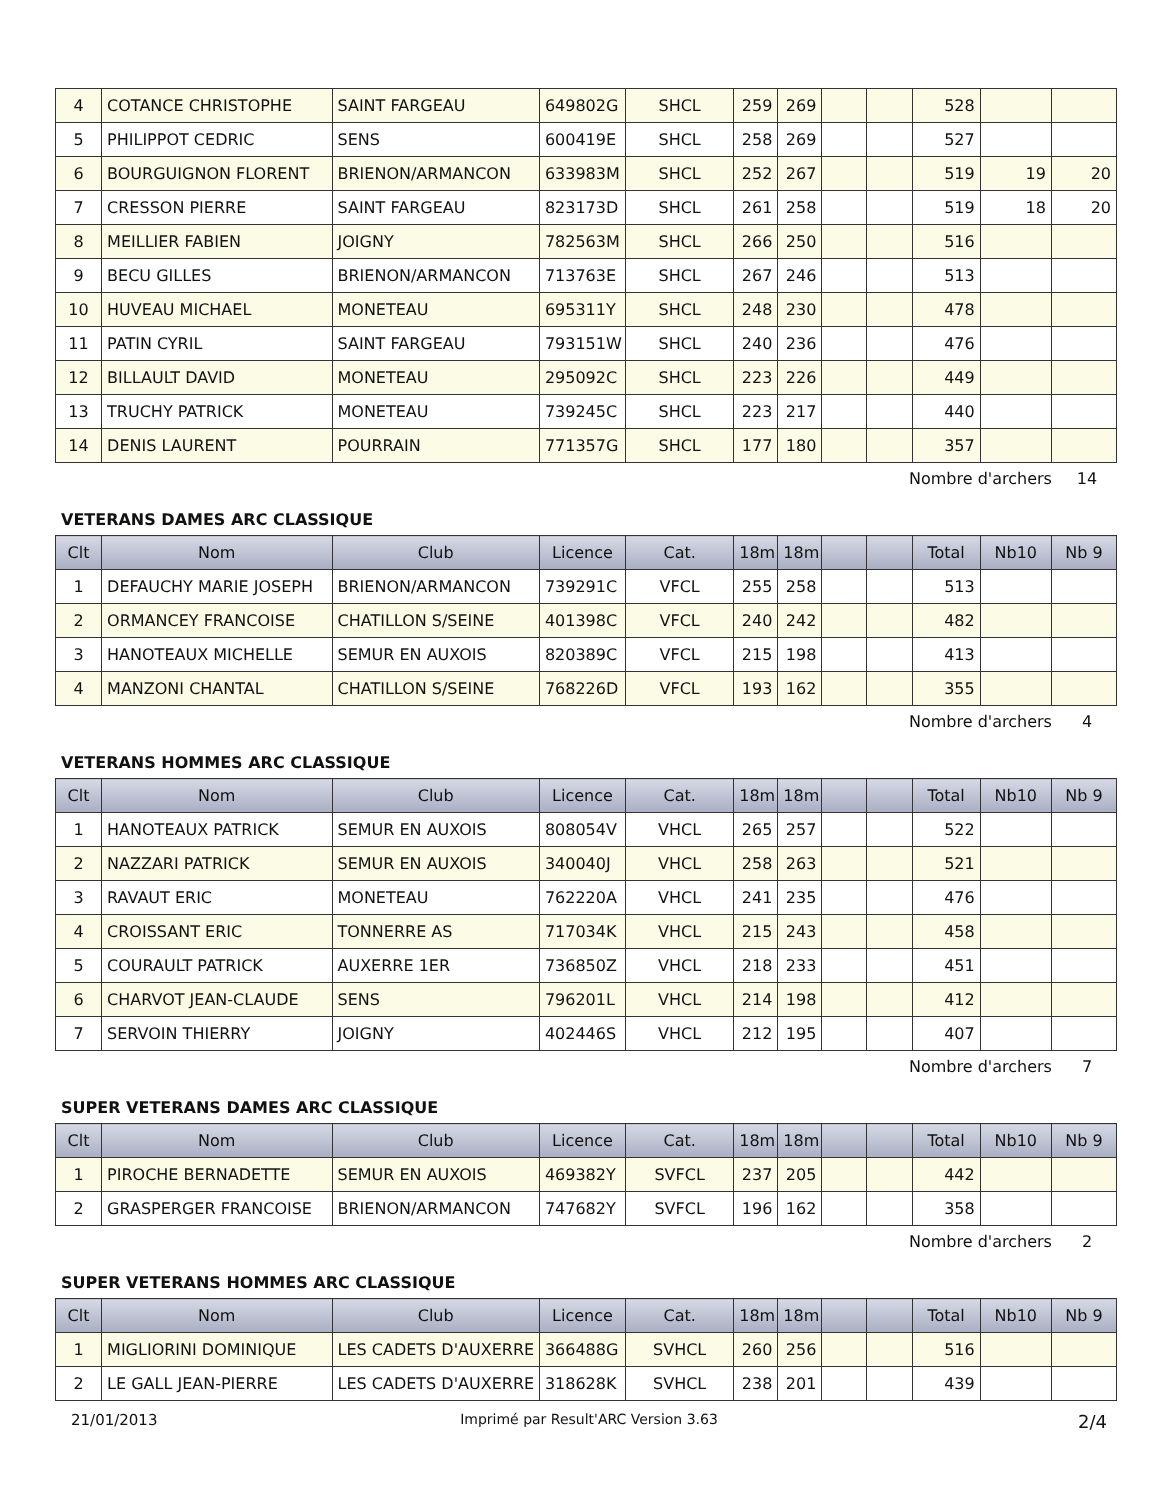| 4 | COTANCE CHRISTOPHE | SAINT FARGEAU | 649802G | SHCL | 259 | 269 | | | 528 | | |
| 5 | PHILIPPOT CEDRIC | SENS | 600419E | SHCL | 258 | 269 | | | 527 | | |
| 6 | BOURGUIGNON FLORENT | BRIENON/ARMANCON | 633983M | SHCL | 252 | 267 | | | 519 | 19 | 20 |
| 7 | CRESSON PIERRE | SAINT FARGEAU | 823173D | SHCL | 261 | 258 | | | 519 | 18 | 20 |
| 8 | MEILLIER FABIEN | JOIGNY | 782563M | SHCL | 266 | 250 | | | 516 | | |
| 9 | BECU GILLES | BRIENON/ARMANCON | 713763E | SHCL | 267 | 246 | | | 513 | | |
| 10 | HUVEAU MICHAEL | MONETEAU | 695311Y | SHCL | 248 | 230 | | | 478 | | |
| 11 | PATIN CYRIL | SAINT FARGEAU | 793151W | SHCL | 240 | 236 | | | 476 | | |
| 12 | BILLAULT DAVID | MONETEAU | 295092C | SHCL | 223 | 226 | | | 449 | | |
| 13 | TRUCHY PATRICK | MONETEAU | 739245C | SHCL | 223 | 217 | | | 440 | | |
| 14 | DENIS LAURENT | POURRAIN | 771357G | SHCL | 177 | 180 | | | 357 | | |
Nombre d'archers 14
VETERANS DAMES ARC CLASSIQUE
| Clt | Nom | Club | Licence | Cat. | 18m | 18m | | | Total | Nb10 | Nb 9 |
| --- | --- | --- | --- | --- | --- | --- | --- | --- | --- | --- | --- |
| 1 | DEFAUCHY MARIE JOSEPH | BRIENON/ARMANCON | 739291C | VFCL | 255 | 258 | | | 513 | | |
| 2 | ORMANCEY FRANCOISE | CHATILLON S/SEINE | 401398C | VFCL | 240 | 242 | | | 482 | | |
| 3 | HANOTEAUX MICHELLE | SEMUR EN AUXOIS | 820389C | VFCL | 215 | 198 | | | 413 | | |
| 4 | MANZONI CHANTAL | CHATILLON S/SEINE | 768226D | VFCL | 193 | 162 | | | 355 | | |
Nombre d'archers 4
VETERANS HOMMES ARC CLASSIQUE
| Clt | Nom | Club | Licence | Cat. | 18m | 18m | | | Total | Nb10 | Nb 9 |
| --- | --- | --- | --- | --- | --- | --- | --- | --- | --- | --- | --- |
| 1 | HANOTEAUX PATRICK | SEMUR EN AUXOIS | 808054V | VHCL | 265 | 257 | | | 522 | | |
| 2 | NAZZARI PATRICK | SEMUR EN AUXOIS | 340040J | VHCL | 258 | 263 | | | 521 | | |
| 3 | RAVAUT ERIC | MONETEAU | 762220A | VHCL | 241 | 235 | | | 476 | | |
| 4 | CROISSANT ERIC | TONNERRE AS | 717034K | VHCL | 215 | 243 | | | 458 | | |
| 5 | COURAULT PATRICK | AUXERRE 1ER | 736850Z | VHCL | 218 | 233 | | | 451 | | |
| 6 | CHARVOT JEAN-CLAUDE | SENS | 796201L | VHCL | 214 | 198 | | | 412 | | |
| 7 | SERVOIN THIERRY | JOIGNY | 402446S | VHCL | 212 | 195 | | | 407 | | |
Nombre d'archers 7
SUPER VETERANS DAMES ARC CLASSIQUE
| Clt | Nom | Club | Licence | Cat. | 18m | 18m | | | Total | Nb10 | Nb 9 |
| --- | --- | --- | --- | --- | --- | --- | --- | --- | --- | --- | --- |
| 1 | PIROCHE BERNADETTE | SEMUR EN AUXOIS | 469382Y | SVFCL | 237 | 205 | | | 442 | | |
| 2 | GRASPERGER FRANCOISE | BRIENON/ARMANCON | 747682Y | SVFCL | 196 | 162 | | | 358 | | |
Nombre d'archers 2
SUPER VETERANS HOMMES ARC CLASSIQUE
| Clt | Nom | Club | Licence | Cat. | 18m | 18m | | | Total | Nb10 | Nb 9 |
| --- | --- | --- | --- | --- | --- | --- | --- | --- | --- | --- | --- |
| 1 | MIGLIORINI DOMINIQUE | LES CADETS D'AUXERRE | 366488G | SVHCL | 260 | 256 | | | 516 | | |
| 2 | LE GALL JEAN-PIERRE | LES CADETS D'AUXERRE | 318628K | SVHCL | 238 | 201 | | | 439 | | |
21/01/2013 Imprimé par Result'ARC Version 3.63
2/4